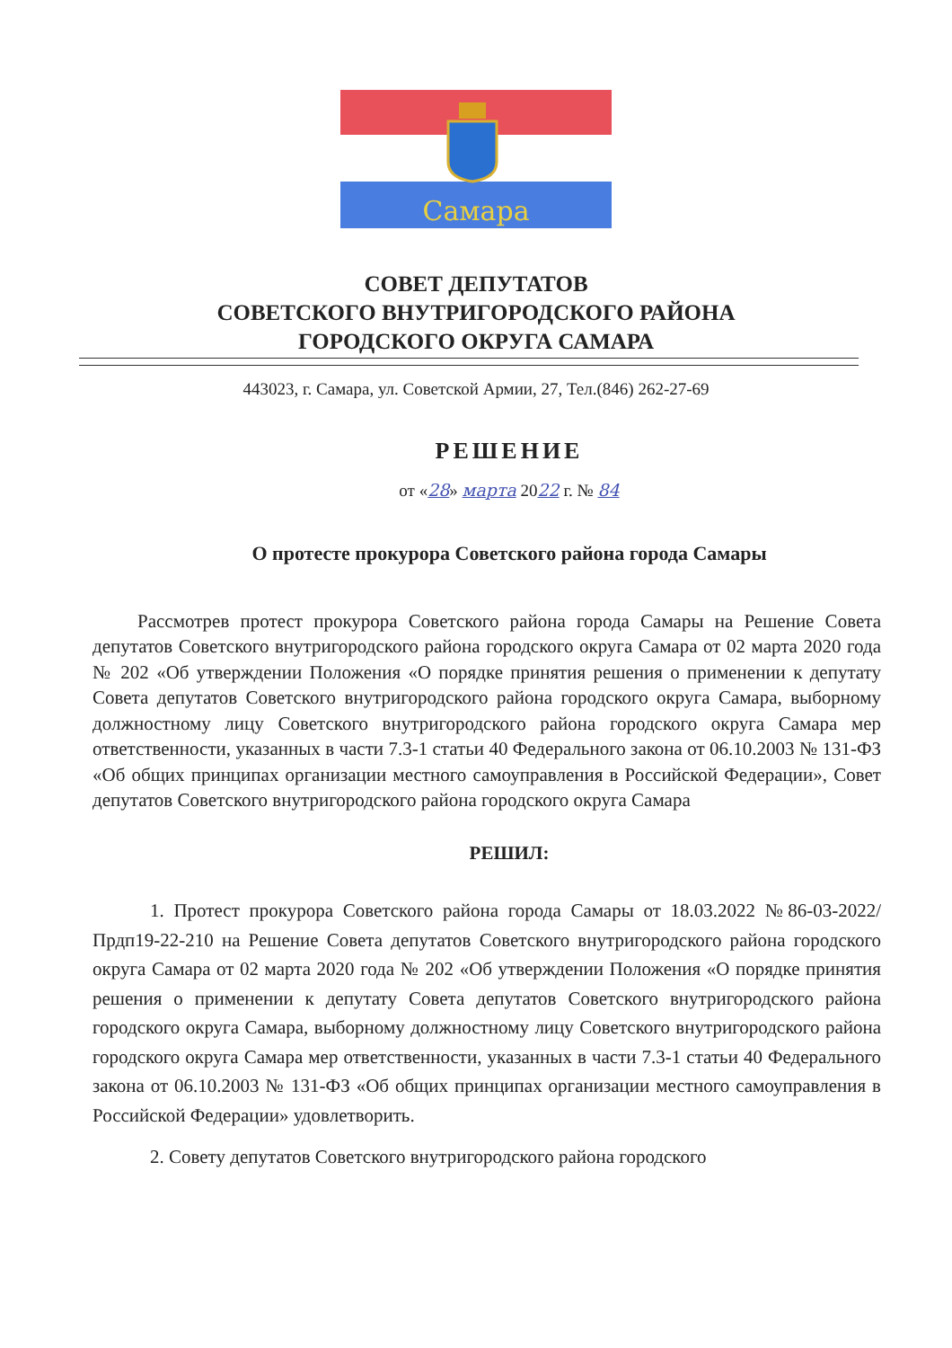Самара
СОВЕТ ДЕПУТАТОВ
СОВЕТСКОГО ВНУТРИГОРОДСКОГО РАЙОНА
ГОРОДСКОГО ОКРУГА САМАРА
443023, г. Самара, ул. Советской Армии, 27, Тел.(846) 262-27-69
РЕШЕНИЕ
от «28» марта 2022 г. № 84
О протесте прокурора Советского района города Самары
Рассмотрев протест прокурора Советского района города Самары на Решение Совета депутатов Советского внутригородского района городского округа Самара от 02 марта 2020 года № 202 «Об утверждении Положения «О порядке принятия решения о применении к депутату Совета депутатов Советского внутригородского района городского округа Самара, выборному должностному лицу Советского внутригородского района городского округа Самара мер ответственности, указанных в части 7.3-1 статьи 40 Федерального закона от 06.10.2003 № 131-ФЗ «Об общих принципах организации местного самоуправления в Российской Федерации», Совет депутатов Советского внутригородского района городского округа Самара
РЕШИЛ:
1. Протест прокурора Советского района города Самары от 18.03.2022 №86-03-2022/Прдп19-22-210 на Решение Совета депутатов Советского внутригородского района городского округа Самара от 02 марта 2020 года № 202 «Об утверждении Положения «О порядке принятия решения о применении к депутату Совета депутатов Советского внутригородского района городского округа Самара, выборному должностному лицу Советского внутригородского района городского округа Самара мер ответственности, указанных в части 7.3-1 статьи 40 Федерального закона от 06.10.2003 № 131-ФЗ «Об общих принципах организации местного самоуправления в Российской Федерации» удовлетворить.
2. Совету депутатов Советского внутригородского района городского